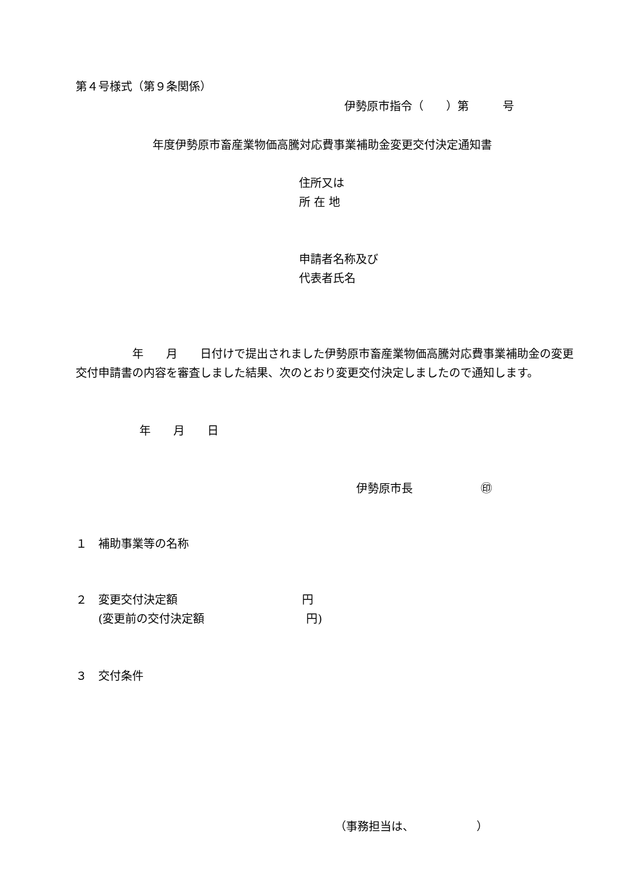第４号様式（第９条関係）
伊勢原市指令（　　）第　　　号
年度伊勢原市畜産業物価高騰対応費事業補助金変更交付決定通知書
住所又は
所 在 地
申請者名称及び
代表者氏名
　　　　　年　　月　　日付けで提出されました伊勢原市畜産業物価高騰対応費事業補助金の変更交付申請書の内容を審査しました結果、次のとおり変更交付決定しましたので通知します。
年　　月　　日
伊勢原市長　　　　　　㊞
１　補助事業等の名称
２　変更交付決定額　　　　　　　　　　　円
　　(変更前の交付決定額　　　　　　　　　円)
３　交付条件
（事務担当は、　　　　　　）